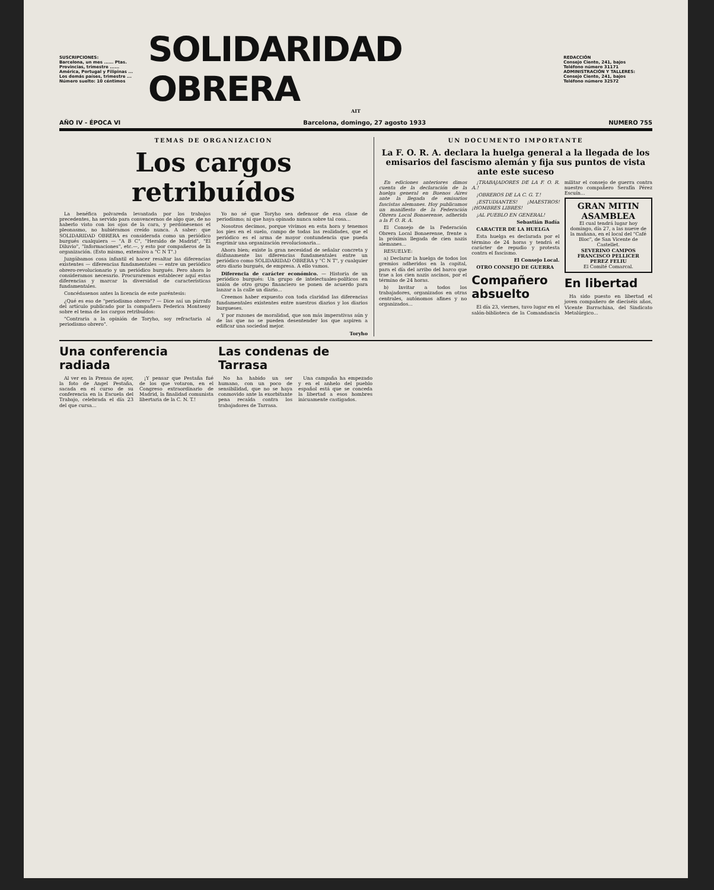SUSCRIPCIONES:
Barcelona, un mes ...... Ptas.
Provincias, trimestre ......
América, Portugal y Filipinas ...
Los demás países, trimestre ...
Número suelto: 10 céntimos
SOLIDARIDAD OBRERA
REDACCIÓN
Consejo Ciento, 241, bajos
Teléfono número 31171
ADMINISTRACIÓN Y TALLERES:
Consejo Ciento, 241, bajos
Teléfono número 32572
AIT
AÑO IV - ÉPOCA VI Barcelona, domingo, 27 agosto 1933 NUMERO 755
TEMAS DE ORGANIZACION
Los cargos retribuídos
La benéfica polvareda levantada por los trabajos precedentes, ha servido para convencernos de algo que, de no haberlo visto con los ojos de la cara, y perdónesenos el pleonasmo, no hubiéramos creído nunca. A saber: que SOLIDARIDAD OBRERA es considerada como un periódico burgués cualquiera — "A B C", "Heraldo de Madrid", "El Diluvio", "Informaciones", etc.—, y esto por compañeros de la organización. (Esto mismo, extensivo a "C N T".)
Juzgábamos cosa infantil el hacer resaltar las diferencias existentes — diferencias fundamentales — entre un periódico obrero-revolucionario y un periódico burgués. Pero ahora lo consideramos necesario. Procuraremos establecer aquí estas diferencias y marcar la diversidad de características fundamentales.
Concédasenos antes la licencia de este paréntesis:
¿Qué es eso de "periodismo obrero"? — Dice así un párrafo del artículo publicado por la compañera Federica Montseny sobre el tema de los cargos retribuídos:
"Contraria a la opinión de Toryho, soy refractaria al periodismo obrero".
Yo no sé que Toryho sea defensor de esa clase de periodismo; ni que haya opinado nunca sobre tal cosa...
Nosotros decimos, porque vivimos en esta hora y tenemos los pies en el suelo, campo de todas las realidades, que el periódico es el arma de mayor contundencia que pueda esgrimir una organización revolucionaria...
Ahora bien; existe la gran necesidad de señalar concreta y diáfanamente las diferencias fundamentales entre un periódico como SOLIDARIDAD OBRERA y "C N T", y cualquier otro diario burgués, de empresa. A ello vamos.
Diferencia de carácter económico. — Historia de un periódico burgués: Un grupo de intelectuales-políticos en unión de otro grupo financiero se ponen de acuerdo para lanzar a la calle un diario...
Creemos haber expuesto con toda claridad las diferencias fundamentales existentes entre nuestros diarios y los diarios burgueses.
Y por razones de moralidad, que son más imperativas aún y de las que no se pueden desentender los que aspiren a edificar una sociedad mejor.
Toryho
UN DOCUMENTO IMPORTANTE
La F. O. R. A. declara la huelga general a la llegada de los emisarios del fascismo alemán y fija sus puntos de vista ante este suceso
En ediciones anteriores dimos cuenta de la declaración de la huelga general en Buenos Aires ante la llegada de emisarios fascistas alemanes. Hoy publicamos un manifiesto de la Federación Obrera Local Bonaerense, adherida a la F. O. R. A.
El Consejo de la Federación Obrera Local Bonaerense, frente a la próxima llegada de cien nazis alemanes...
RESUELVE:
a) Declarar la huelga de todos los gremios adheridos en la capital, para el día del arribo del barco que trae a los cien nazis ascinos, por el término de 24 horas.
b) Invitar a todos los trabajadores, organizados en otras centrales, autónomos afines y no organizados...
¡TRABAJADORES DE LA F. O. R. A.!
¡OBREROS DE LA C. G. T.!
¡ESTUDIANTES! ¡MAESTROS! ¡HOMBRES LIBRES!
¡AL PUEBLO EN GENERAL!
Sebastián Badía
CARACTER DE LA HUELGA
Esta huelga es declarada por el término de 24 horas y tendrá el carácter de repudio y protesta contra el fascismo.
El Consejo Local.
OTRO CONSEJO DE GUERRA
Compañero absuelto
El día 23, viernes, tuvo lugar en el salón-biblioteca de la Comandancia militar el consejo de guerra contra nuestro compañero Serafín Pérez Escuín...
GRAN MITIN ASAMBLEA
El cual tendrá lugar hoy domingo, día 27, a las nueve de la mañana, en el local del "Café Bloc", de San Vicente de Castellet.
SEVERINO CAMPOS
FRANCISCO PELLICER
PEREZ FELIU
El Comité Comarcal.
En libertad
Ha sido puesto en libertad el joven compañero de dieciséis años, Vicente Barrachina, del Sindicato Metalúrgico...
Una conferencia radiada
Al ver en la Prensa de ayer, la foto de Angel Pestaña, sacada en el curso de su conferencia en la Escuela del Trabajo, celebrada el día 23 del que cursa...
¡Y pensar que Pestaña fué de los que votaron, en el Congreso extraordinario de Madrid, la finalidad comunista libertaria de la C. N. T.!
Las condenas de Tarrasa
No ha habido un ser humano, con un poco de sensibilidad, que no se haya conmovido ante la exorbitante pena recaída contra los trabajadores de Tarrasa.
Una campaña ha empezado y en el anhelo del pueblo español está que se conceda la libertad a esos hombres inicuamente castigados.